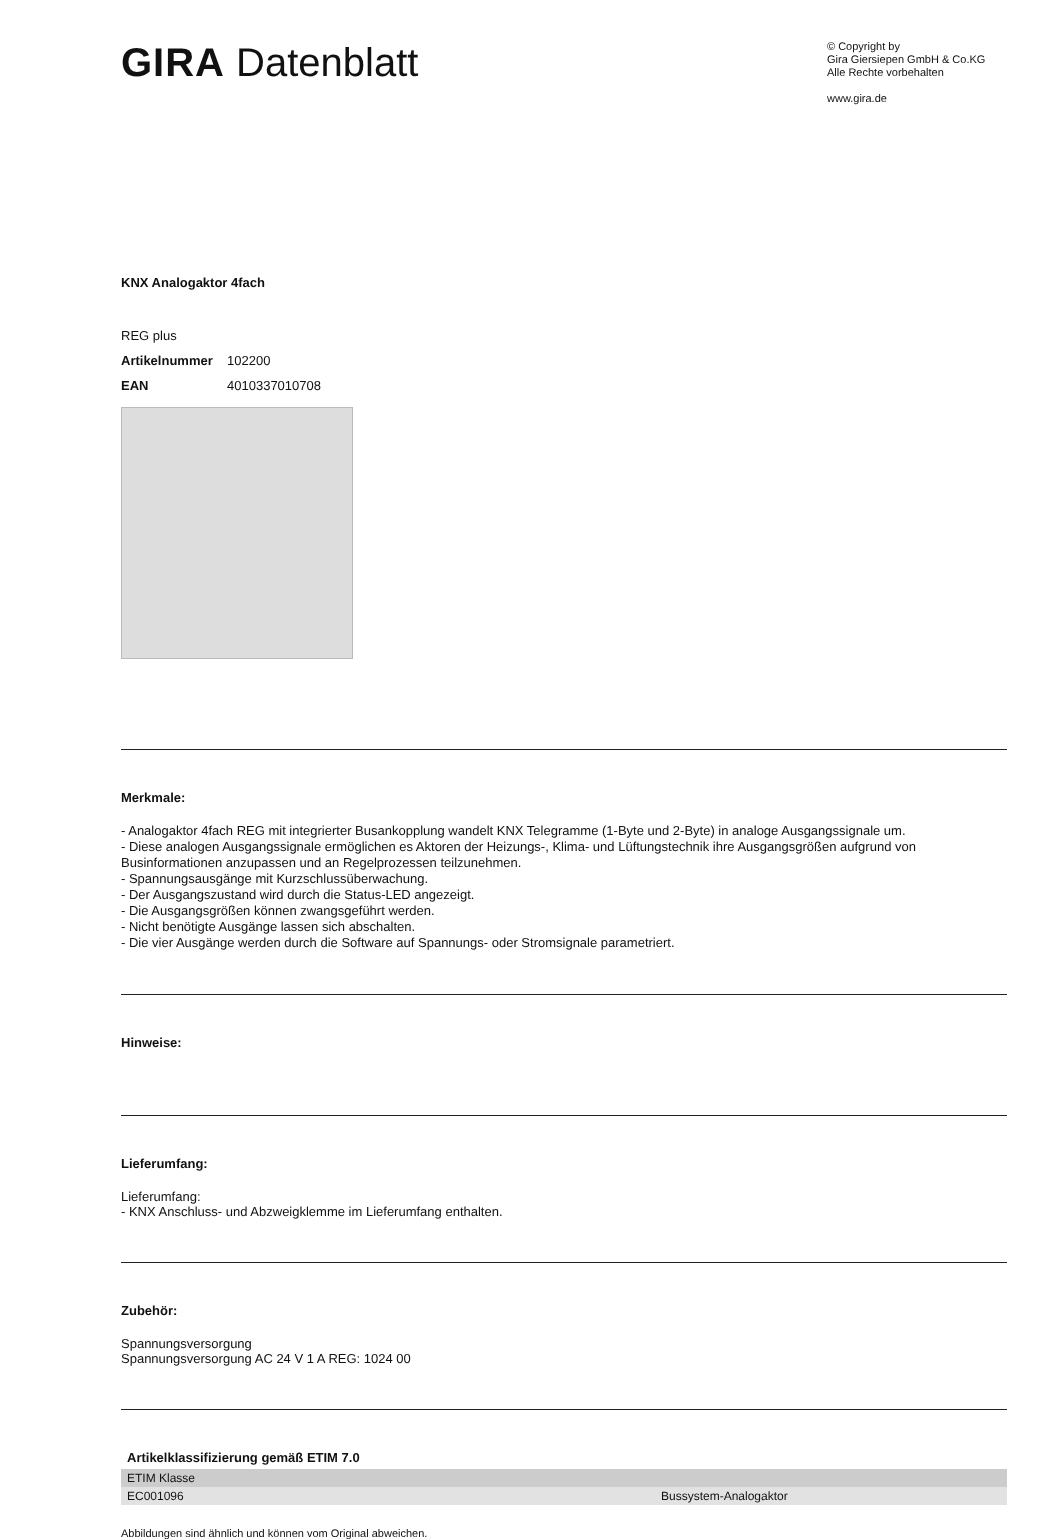GIRA Datenblatt
© Copyright by
Gira Giersiepen GmbH & Co.KG
Alle Rechte vorbehalten
www.gira.de
KNX Analogaktor 4fach
REG plus
Artikelnummer 102200
EAN 4010337010708
Merkmale:
- Analogaktor 4fach REG mit integrierter Busankopplung wandelt KNX Telegramme (1-Byte und 2-Byte) in analoge Ausgangssignale um.
- Diese analogen Ausgangssignale ermöglichen es Aktoren der Heizungs-, Klima- und Lüftungstechnik ihre Ausgangsgrößen aufgrund von Businformationen anzupassen und an Regelprozessen teilzunehmen.
- Spannungsausgänge mit Kurzschlussüberwachung.
- Der Ausgangszustand wird durch die Status-LED angezeigt.
- Die Ausgangsgrößen können zwangsgeführt werden.
- Nicht benötigte Ausgänge lassen sich abschalten.
- Die vier Ausgänge werden durch die Software auf Spannungs- oder Stromsignale parametriert.
Hinweise:
Lieferumfang:
Lieferumfang:
- KNX Anschluss- und Abzweigklemme im Lieferumfang enthalten.
Zubehör:
Spannungsversorgung
Spannungsversorgung AC 24 V 1 A REG: 1024 00
Artikelklassifizierung gemäß ETIM 7.0
| ETIM Klasse | |
| EC001096 | Bussystem-Analogaktor |
Abbildungen sind ähnlich und können vom Original abweichen.